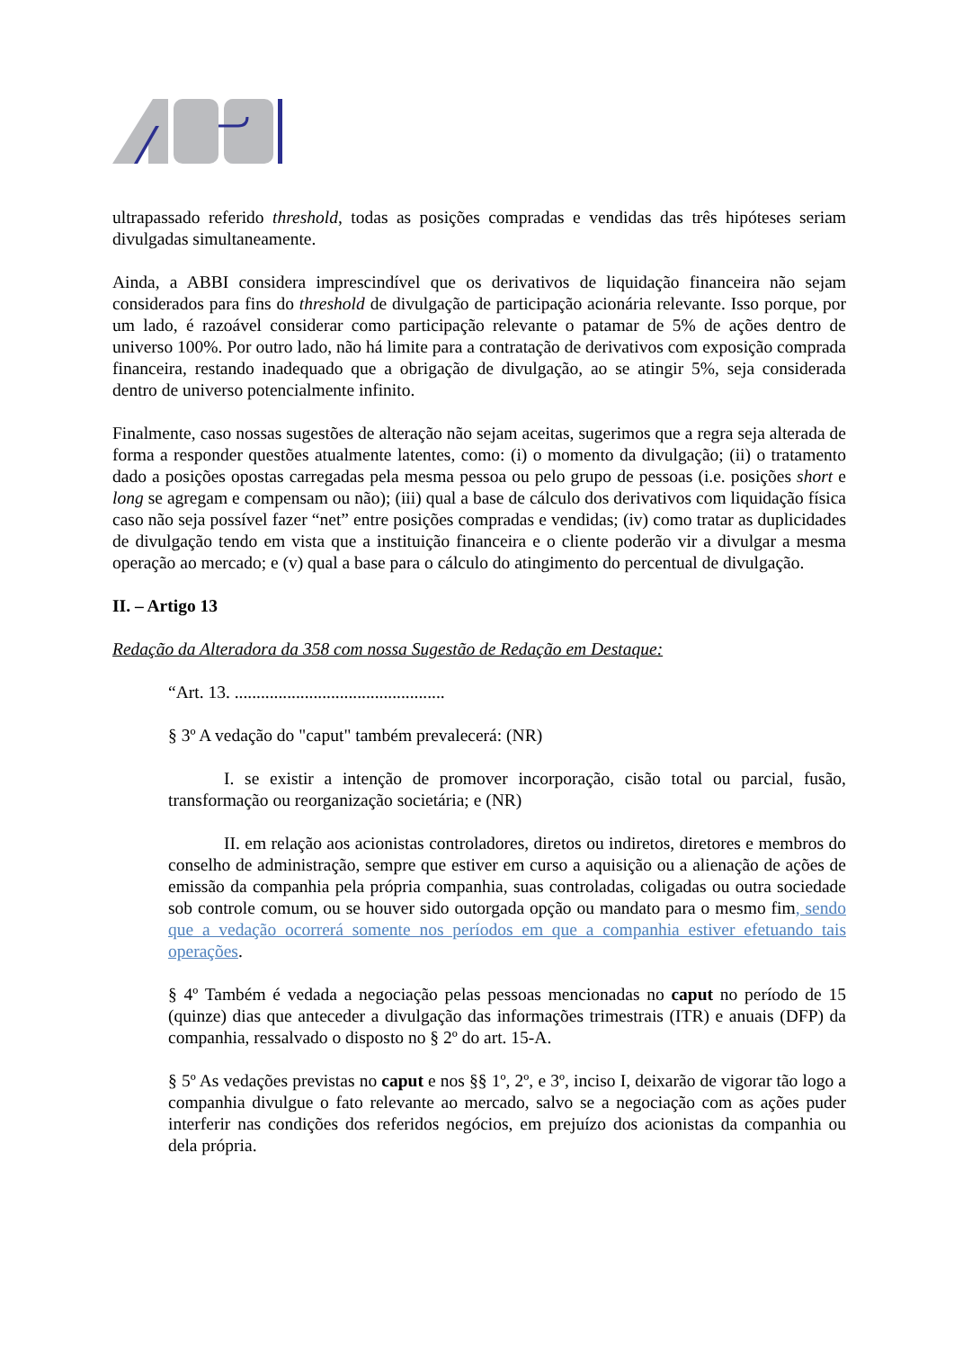ultrapassado referido threshold, todas as posições compradas e vendidas das três hipóteses seriam divulgadas simultaneamente.
Ainda, a ABBI considera imprescindível que os derivativos de liquidação financeira não sejam considerados para fins do threshold de divulgação de participação acionária relevante. Isso porque, por um lado, é razoável considerar como participação relevante o patamar de 5% de ações dentro de universo 100%. Por outro lado, não há limite para a contratação de derivativos com exposição comprada financeira, restando inadequado que a obrigação de divulgação, ao se atingir 5%, seja considerada dentro de universo potencialmente infinito.
Finalmente, caso nossas sugestões de alteração não sejam aceitas, sugerimos que a regra seja alterada de forma a responder questões atualmente latentes, como: (i) o momento da divulgação; (ii) o tratamento dado a posições opostas carregadas pela mesma pessoa ou pelo grupo de pessoas (i.e. posições short e long se agregam e compensam ou não); (iii) qual a base de cálculo dos derivativos com liquidação física caso não seja possível fazer “net” entre posições compradas e vendidas; (iv) como tratar as duplicidades de divulgação tendo em vista que a instituição financeira e o cliente poderão vir a divulgar a mesma operação ao mercado; e (v) qual a base para o cálculo do atingimento do percentual de divulgação.
II. – Artigo 13
Redação da Alteradora da 358 com nossa Sugestão de Redação em Destaque:
“Art. 13. ................................................
§ 3º A vedação do "caput" também prevalecerá: (NR)
I. se existir a intenção de promover incorporação, cisão total ou parcial, fusão, transformação ou reorganização societária; e (NR)
II. em relação aos acionistas controladores, diretos ou indiretos, diretores e membros do conselho de administração, sempre que estiver em curso a aquisição ou a alienação de ações de emissão da companhia pela própria companhia, suas controladas, coligadas ou outra sociedade sob controle comum, ou se houver sido outorgada opção ou mandato para o mesmo fim, sendo que a vedação ocorrerá somente nos períodos em que a companhia estiver efetuando tais operações.
§ 4º Também é vedada a negociação pelas pessoas mencionadas no caput no período de 15 (quinze) dias que anteceder a divulgação das informações trimestrais (ITR) e anuais (DFP) da companhia, ressalvado o disposto no § 2º do art. 15-A.
§ 5º As vedações previstas no caput e nos §§ 1º, 2º, e 3º, inciso I, deixarão de vigorar tão logo a companhia divulgue o fato relevante ao mercado, salvo se a negociação com as ações puder interferir nas condições dos referidos negócios, em prejuízo dos acionistas da companhia ou dela própria.